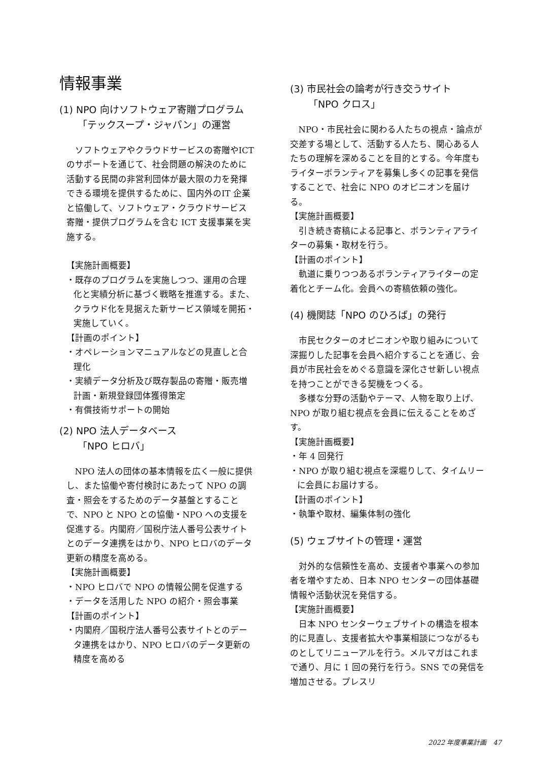情報事業
(1) NPO 向けソフトウェア寄贈プログラム
「テックスープ・ジャパン」の運営
ソフトウェアやクラウドサービスの寄贈やICT のサポートを通じて、社会問題の解決のために活動する民間の非営利団体が最大限の力を発揮できる環境を提供するために、国内外のIT 企業と協働して、ソフトウェア・クラウドサービス寄贈・提供プログラムを含む ICT 支援事業を実施する。
【実施計画概要】
・既存のプログラムを実施しつつ、運用の合理化と実績分析に基づく戦略を推進する。また、クラウド化を見据えた新サービス領域を開拓・実施していく。
【計画のポイント】
・オペレーションマニュアルなどの見直しと合理化
・実績データ分析及び既存製品の寄贈・販売増計画・新規登録団体獲得策定
・有償技術サポートの開始
(2) NPO 法人データベース
「NPO ヒロバ」
NPO 法人の団体の基本情報を広く一般に提供し、また協働や寄付検討にあたって NPO の調査・照会をするためのデータ基盤とすることで、NPO と NPO との協働・NPO への支援を促進する。内閣府／国税庁法人番号公表サイトとのデータ連携をはかり、NPO ヒロバのデータ更新の精度を高める。
【実施計画概要】
・NPO ヒロバで NPO の情報公開を促進する
・データを活用した NPO の紹介・照会事業
【計画のポイント】
・内閣府／国税庁法人番号公表サイトとのデータ連携をはかり、NPO ヒロバのデータ更新の精度を高める
(3) 市民社会の論考が行き交うサイト
「NPO クロス」
NPO・市民社会に関わる人たちの視点・論点が交差する場として、活動する人たち、関心ある人たちの理解を深めることを目的とする。今年度もライターボランティアを募集し多くの記事を発信することで、社会に NPO のオピニオンを届ける。
【実施計画概要】
引き続き寄稿による記事と、ボランティアライターの募集・取材を行う。
【計画のポイント】
軌道に乗りつつあるボランティアライターの定着化とチーム化。会員への寄稿依頼の強化。
(4) 機関誌「NPO のひろば」の発行
市民セクターのオピニオンや取り組みについて深掘りした記事を会員へ紹介することを通じ、会員が市民社会をめぐる意識を深化させ新しい視点を持つことができる契機をつくる。
多様な分野の活動やテーマ、人物を取り上げ、NPO が取り組む視点を会員に伝えることをめざす。
【実施計画概要】
・年 4 回発行
・NPO が取り組む視点を深堀りして、タイムリーに会員にお届けする。
【計画のポイント】
・執筆や取材、編集体制の強化
(5) ウェブサイトの管理・運営
対外的な信頼性を高め、支援者や事業への参加者を増やすため、日本 NPO センターの団体基礎情報や活動状況を発信する。
【実施計画概要】
日本 NPO センターウェブサイトの構造を根本的に見直し、支援者拡大や事業相談につながるものとしてリニューアルを行う。メルマガはこれまで通り、月に 1 回の発行を行う。SNS での発信を増加させる。プレスリ
2022 年度事業計画　47